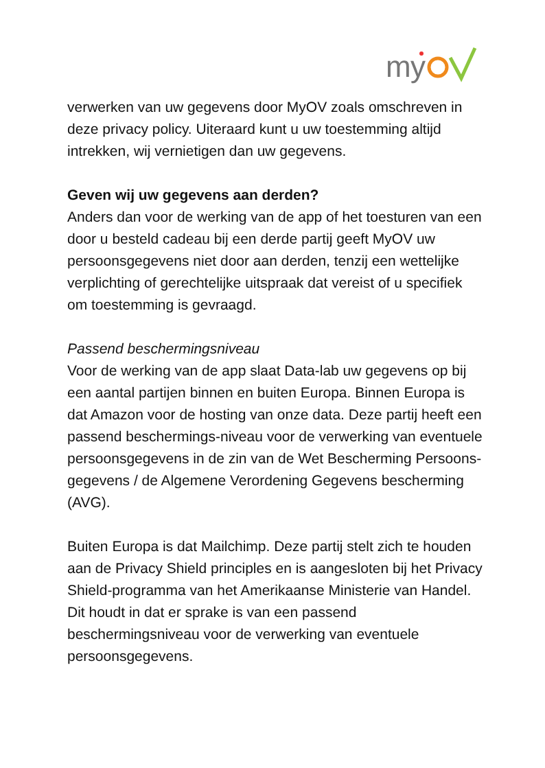m
y
verwerken van uw gegevens door MyOV zoals omschreven in deze privacy policy. Uiteraard kunt u uw toestemming altijd intrekken, wij vernietigen dan uw gegevens.
Geven wij uw gegevens aan derden?
Anders dan voor de werking van de app of het toesturen van een door u besteld cadeau bij een derde partij geeft MyOV uw persoonsgegevens niet door aan derden, tenzij een wettelijke verplichting of gerechtelijke uitspraak dat vereist of u specifiek om toestemming is gevraagd.
Passend beschermingsniveau
Voor de werking van de app slaat Data-lab uw gegevens op bij een aantal partijen binnen en buiten Europa. Binnen Europa is dat Amazon voor de hosting van onze data. Deze partij heeft een passend beschermings-niveau voor de verwerking van eventuele persoonsgegevens in de zin van de Wet Bescherming Persoons-gegevens / de Algemene Verordening Gegevens bescherming (AVG).
Buiten Europa is dat Mailchimp. Deze partij stelt zich te houden aan de Privacy Shield principles en is aangesloten bij het Privacy Shield-programma van het Amerikaanse Ministerie van Handel. Dit houdt in dat er sprake is van een passend beschermingsniveau voor de verwerking van eventuele persoonsgegevens.